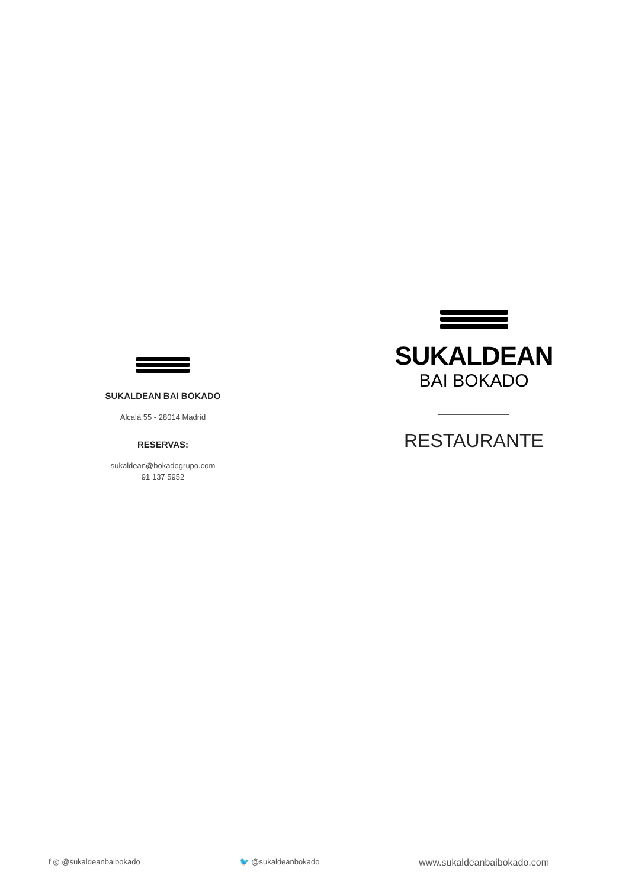SUKALDEAN BAI BOKADO
Alcalá 55 - 28014 Madrid
RESERVAS:
sukaldean@bokadogrupo.com
91 137 5952
SUKALDEAN
BAI BOKADO
RESTAURANTE
f ◎ @sukaldeanbaibokado 🐦 @sukaldeanbokado www.sukaldeanbaibokado.com